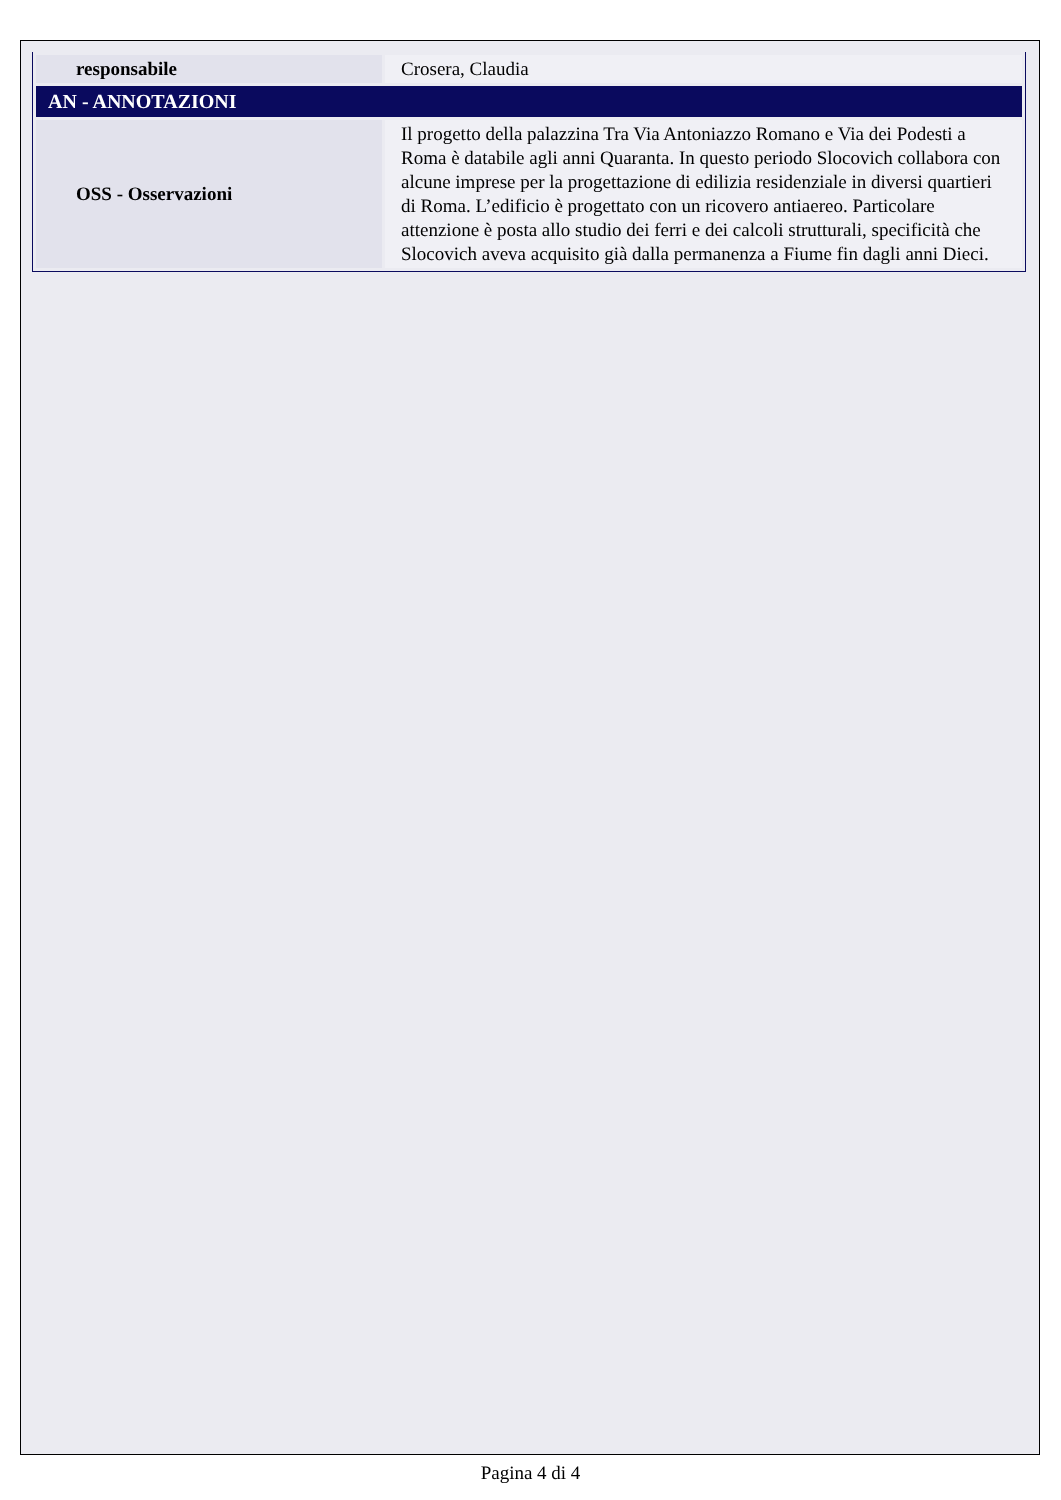| responsabile | Crosera, Claudia |
| AN - ANNOTAZIONI | |
| OSS - Osservazioni | Il progetto della palazzina Tra Via Antoniazzo Romano e Via dei Podesti a Roma è databile agli anni Quaranta. In questo periodo Slocovich collabora con alcune imprese per la progettazione di edilizia residenziale in diversi quartieri di Roma. L’edificio è progettato con un ricovero antiaereo. Particolare attenzione è posta allo studio dei ferri e dei calcoli strutturali, specificità che Slocovich aveva acquisito già dalla permanenza a Fiume fin dagli anni Dieci. |
Pagina 4 di 4